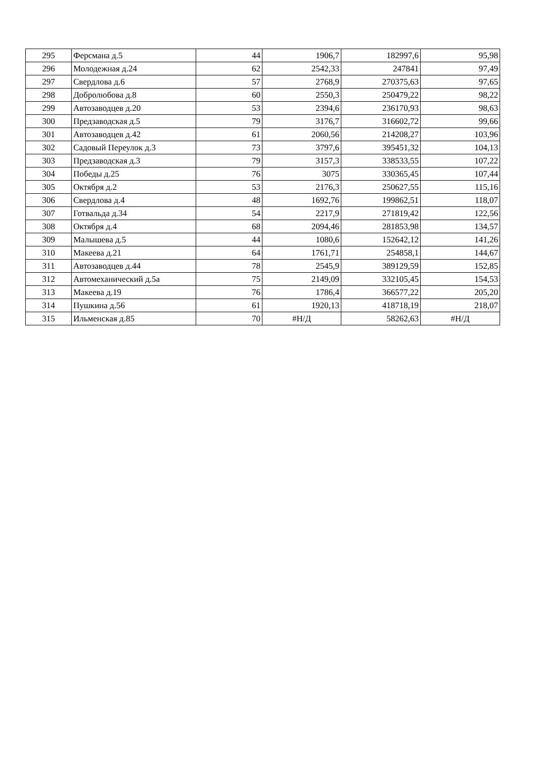| 295 | Ферсмана д.5 | 44 | 1906,7 | 182997,6 | 95,98 |
| 296 | Молодежная д.24 | 62 | 2542,33 | 247841 | 97,49 |
| 297 | Свердлова д.6 | 57 | 2768,9 | 270375,63 | 97,65 |
| 298 | Добролюбова д.8 | 60 | 2550,3 | 250479,22 | 98,22 |
| 299 | Автозаводцев д.20 | 53 | 2394,6 | 236170,93 | 98,63 |
| 300 | Предзаводская д.5 | 79 | 3176,7 | 316602,72 | 99,66 |
| 301 | Автозаводцев д.42 | 61 | 2060,56 | 214208,27 | 103,96 |
| 302 | Садовый Переулок д.3 | 73 | 3797,6 | 395451,32 | 104,13 |
| 303 | Предзаводская д.3 | 79 | 3157,3 | 338533,55 | 107,22 |
| 304 | Победы д.25 | 76 | 3075 | 330365,45 | 107,44 |
| 305 | Октября д.2 | 53 | 2176,3 | 250627,55 | 115,16 |
| 306 | Свердлова д.4 | 48 | 1692,76 | 199862,51 | 118,07 |
| 307 | Готвальда д.34 | 54 | 2217,9 | 271819,42 | 122,56 |
| 308 | Октября д.4 | 68 | 2094,46 | 281853,98 | 134,57 |
| 309 | Малышева д.5 | 44 | 1080,6 | 152642,12 | 141,26 |
| 310 | Макеева д.21 | 64 | 1761,71 | 254858,1 | 144,67 |
| 311 | Автозаводцев д.44 | 78 | 2545,9 | 389129,59 | 152,85 |
| 312 | Автомеханический д.5а | 75 | 2149,09 | 332105,45 | 154,53 |
| 313 | Макеева д.19 | 76 | 1786,4 | 366577,22 | 205,20 |
| 314 | Пушкина д.56 | 61 | 1920,13 | 418718,19 | 218,07 |
| 315 | Ильменская д.85 | 70 | #Н/Д | 58262,63 | #Н/Д |